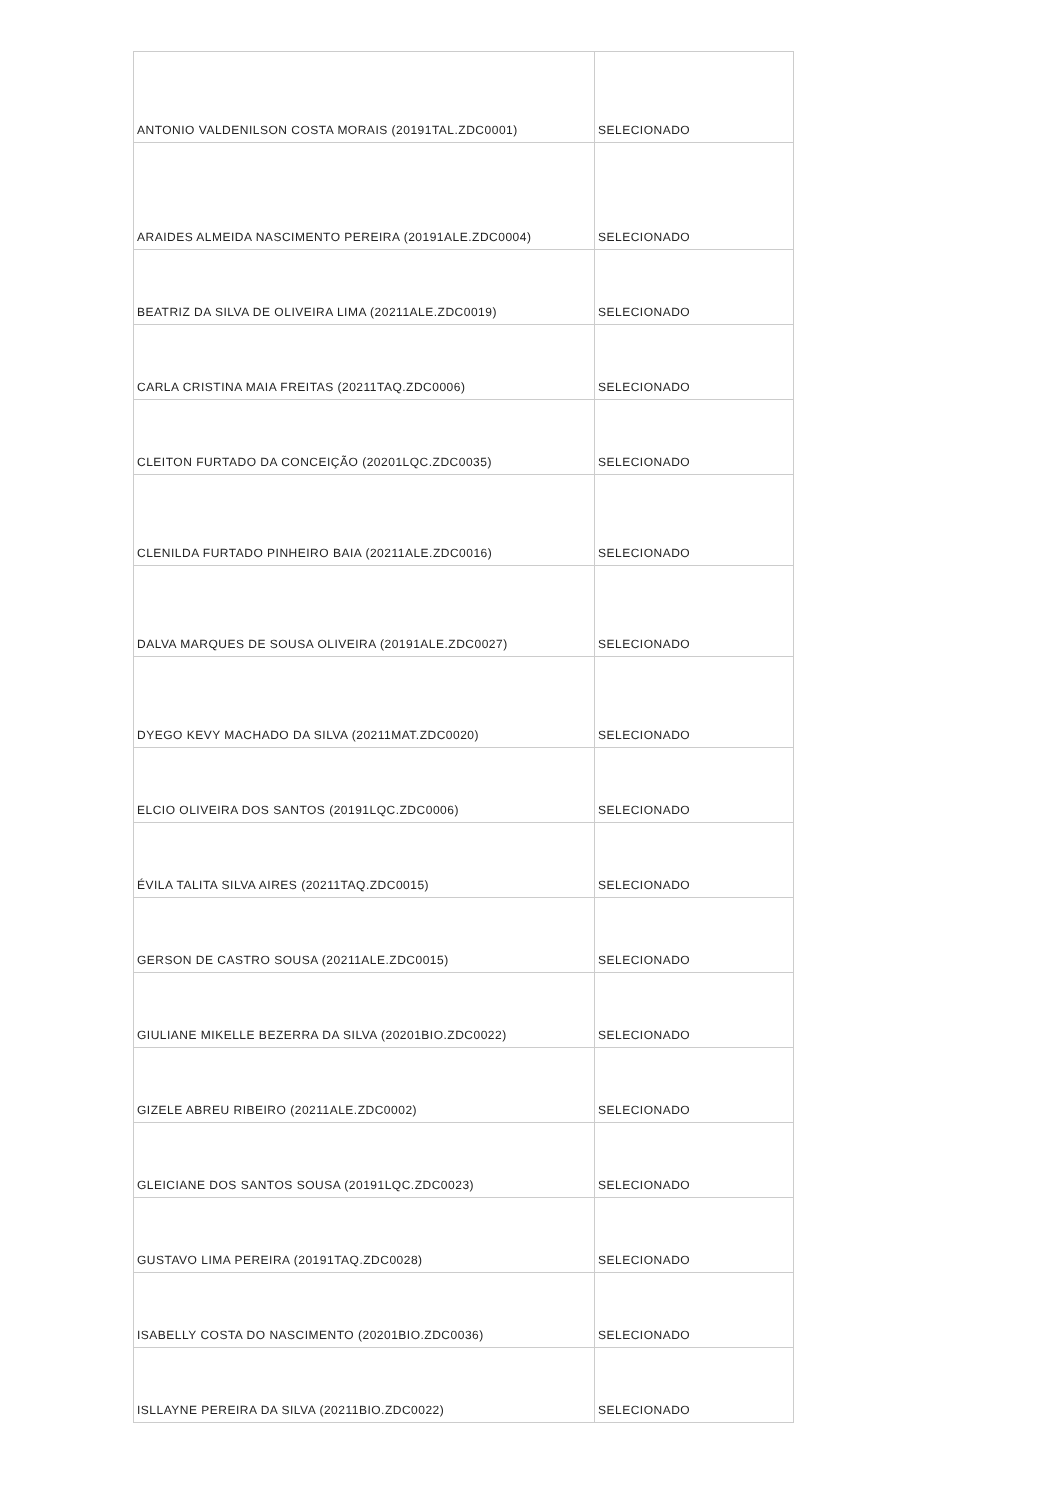| ANTONIO VALDENILSON COSTA MORAIS (20191TAL.ZDC0001) | SELECIONADO |
| ARAIDES ALMEIDA NASCIMENTO PEREIRA (20191ALE.ZDC0004) | SELECIONADO |
| BEATRIZ DA SILVA DE OLIVEIRA LIMA (20211ALE.ZDC0019) | SELECIONADO |
| CARLA CRISTINA MAIA FREITAS (20211TAQ.ZDC0006) | SELECIONADO |
| CLEITON FURTADO DA CONCEIÇÃO (20201LQC.ZDC0035) | SELECIONADO |
| CLENILDA FURTADO PINHEIRO BAIA (20211ALE.ZDC0016) | SELECIONADO |
| DALVA MARQUES DE SOUSA OLIVEIRA (20191ALE.ZDC0027) | SELECIONADO |
| DYEGO KEVY MACHADO DA SILVA (20211MAT.ZDC0020) | SELECIONADO |
| ELCIO OLIVEIRA DOS SANTOS (20191LQC.ZDC0006) | SELECIONADO |
| ÉVILA TALITA SILVA AIRES (20211TAQ.ZDC0015) | SELECIONADO |
| GERSON DE CASTRO SOUSA (20211ALE.ZDC0015) | SELECIONADO |
| GIULIANE MIKELLE BEZERRA DA SILVA (20201BIO.ZDC0022) | SELECIONADO |
| GIZELE ABREU RIBEIRO (20211ALE.ZDC0002) | SELECIONADO |
| GLEICIANE DOS SANTOS SOUSA (20191LQC.ZDC0023) | SELECIONADO |
| GUSTAVO LIMA PEREIRA (20191TAQ.ZDC0028) | SELECIONADO |
| ISABELLY COSTA DO NASCIMENTO (20201BIO.ZDC0036) | SELECIONADO |
| ISLLAYNE PEREIRA DA SILVA (20211BIO.ZDC0022) | SELECIONADO |